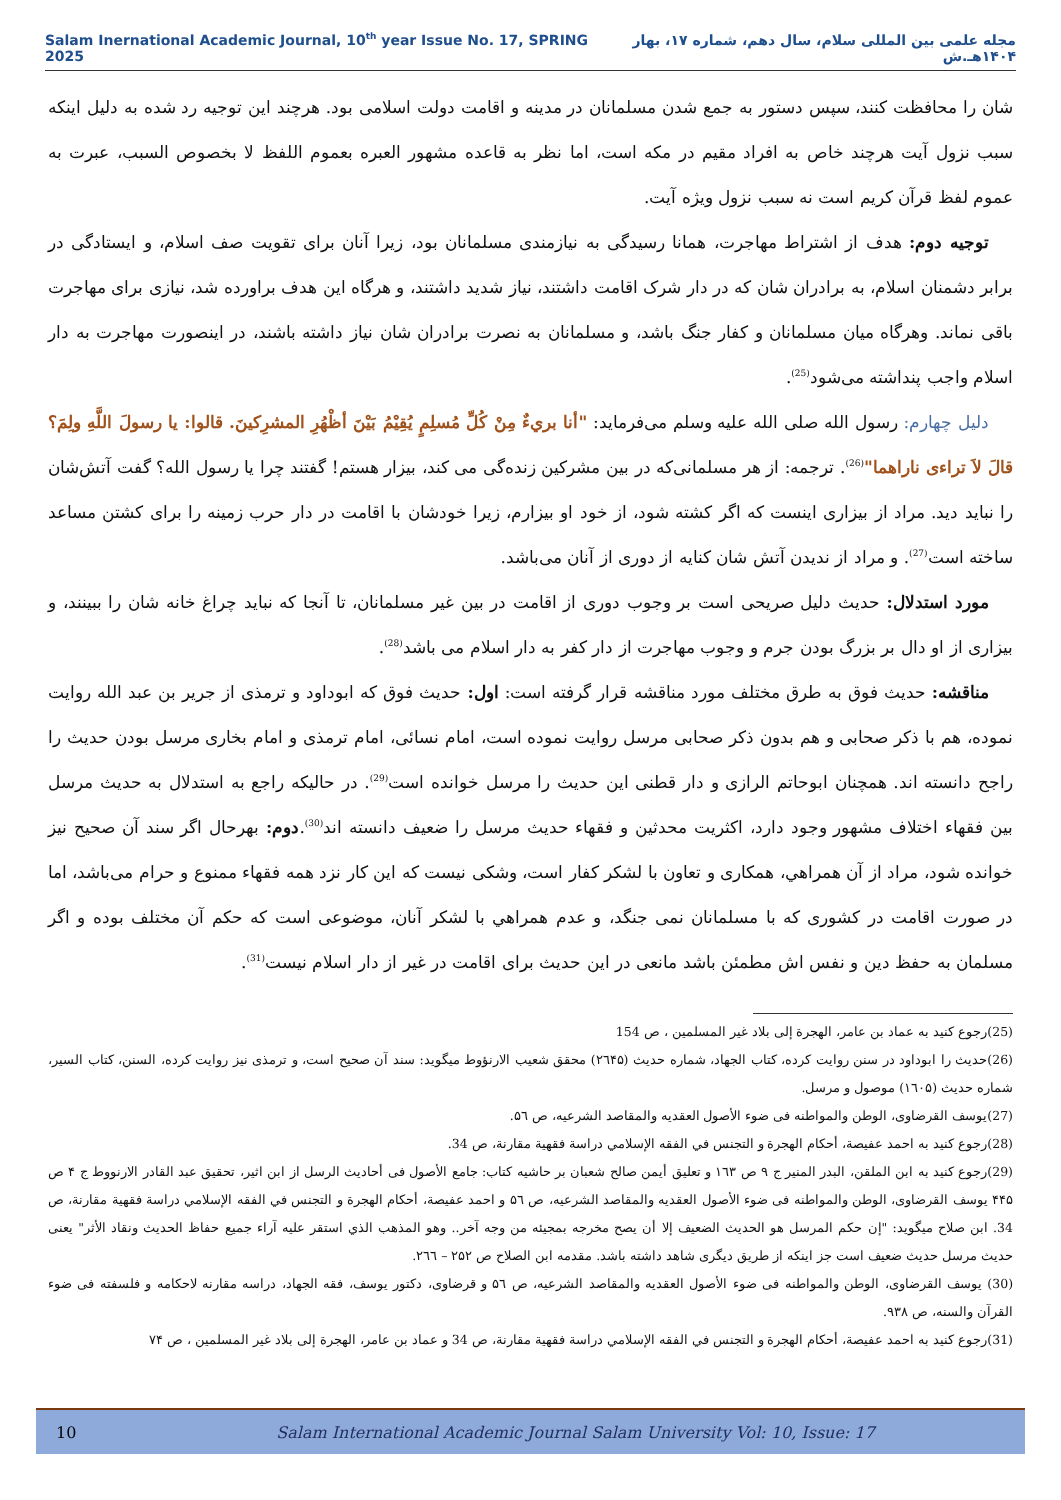Salam Inernational Academic Journal, 10<sup>th</sup> year Issue No. 17, SPRING 2025 مجله علمی بین المللی سلام، سال دهم، شماره ۱۷، بهار ۱۴۰۴هـ.ش
شان را محافظت کنند، سپس دستور به جمع شدن مسلمانان در مدینه و اقامت دولت اسلامی بود. هرچند این توجیه رد شده به دلیل اینکه سبب نزول آیت هرچند خاص به افراد مقیم در مکه است، اما نظر به قاعده مشهور العبره بعموم اللفظ لا بخصوص السبب، عبرت به عموم لفظ قرآن کریم است نه سبب نزول ویژه آیت.
توجیه دوم: هدف از اشتراط مهاجرت، همانا رسیدگی به نیازمندی مسلمانان بود، زیرا آنان برای تقویت صف اسلام، و ایستادگی در برابر دشمنان اسلام، به برادران شان که در دار شرک اقامت داشتند، نیاز شدید داشتند، و هرگاه این هدف براورده شد، نیازی برای مهاجرت باقی نماند. وهرگاه میان مسلمانان و کفار جنگ باشد، و مسلمانان به نصرت برادران شان نیاز داشته باشند، در اینصورت مهاجرت به دار اسلام واجب پنداشته می‌شود<sup>(25)</sup>.
دلیل چهارم: رسول الله صلی الله علیه وسلم می‌فرماید: "أنا بريءٌ مِنْ كُلِّ مُسلِمٍ يُقِيْمُ بَيْنَ أظْهُرِ المشرِكينَ. قالوا: يا رسولَ اللَّهِ ولِمَ؟ قالَ لاَ تراءى ناراهما"<sup>(26)</sup>. ترجمه: از هر مسلمانی‌که در بین مشرکین زنده‌گی می کند، بیزار هستم! گفتند چرا یا رسول الله؟ گفت آتش‌شان را نباید دید. مراد از بیزاری اینست که اگر کشته شود، از خود او بیزارم، زیرا خودشان با اقامت در دار حرب زمینه را برای کشتن مساعد ساخته است<sup>(27)</sup>. و مراد از ندیدن آتش شان کنایه از دوری از آنان می‌باشد.
مورد استدلال: حدیث دلیل صریحی است بر وجوب دوری از اقامت در بین غیر مسلمانان، تا آنجا که نباید چراغ خانه شان را ببینند، و بیزاری از او دال بر بزرگ بودن جرم و وجوب مهاجرت از دار کفر به دار اسلام می باشد<sup>(28)</sup>.
مناقشه: حدیث فوق به طرق مختلف مورد مناقشه قرار گرفته است: اول: حدیث فوق که ابوداود و ترمذی از جریر بن عبد الله روایت نموده، هم با ذکر صحابی و هم بدون ذکر صحابی مرسل روایت نموده است، امام نسائی، امام ترمذی و امام بخاری مرسل بودن حدیث را راجح دانسته اند. همچنان ابوحاتم الرازی و دار قطنی این حدیث را مرسل خوانده است<sup>(29)</sup>. در حالیکه راجع به استدلال به حدیث مرسل بین فقهاء اختلاف مشهور وجود دارد، اکثریت محدثین و فقهاء حدیث مرسل را ضعیف دانسته اند<sup>(30)</sup>.دوم: بهرحال اگر سند آن صحیح نیز خوانده شود، مراد از آن همراهي، همکاری و تعاون با لشکر کفار است، وشکی نیست که این کار نزد همه فقهاء ممنوع و حرام می‌باشد، اما در صورت اقامت در کشوری که با مسلمانان نمی جنگد، و عدم همراهي با لشکر آنان، موضوعی است که حکم آن مختلف بوده و اگر مسلمان به حفظ دین و نفس اش مطمئن باشد مانعی در این حدیث برای اقامت در غیر از دار اسلام نیست<sup>(31)</sup>.
(25)رجوع کنید به عماد بن عامر، الهجرة إلى بلاد غير المسلمين ، ص 154
(26)حدیث را ابوداود در سنن روایت کرده، کتاب الجهاد، شماره حدیث (۲٦۴۵) محقق شعیب الارنؤوط میگوید: سند آن صحیح است، و ترمذی نیز روایت کرده، السنن، کتاب السیر، شماره حدیث (۱٦۰۵) موصول و مرسل.
(27)یوسف القرضاوی، الوطن والمواطنه فی ضوء الأصول العقدیه والمقاصد الشرعیه، ص ۵٦.
(28)رجوع کنید به احمد عفیصة، أحكام الهجرة و التجنس في الفقه الإسلامي دراسة فقهية مقارنة، ص 34.
(29)رجوع کنید به ابن الملقن، البدر المنیر ج ۹ ص ۱٦۳ و تعلیق أیمن صالح شعبان بر حاشیه کتاب: جامع الأصول فی أحادیث الرسل از ابن اثیر، تحقیق عبد القادر الارنووط ج ۴ ص ۴۴۵ یوسف القرضاوی، الوطن والمواطنه فی ضوء الأصول العقدیه والمقاصد الشرعیه، ص ۵٦ و احمد عفیصة، أحكام الهجرة و التجنس في الفقه الإسلامي دراسة فقهية مقارنة، ص 34. ابن صلاح میگوید: "إن حكم المرسل هو الحديث الضعيف إلا أن يصح مخرجه بمجيئه من وجه آخر.. وهو المذهب الذي استقر عليه آراء جميع حفاظ الحديث ونقاد الأثر" یعنی حدیث مرسل حدیث ضعیف است جز اینکه از طریق دیگری شاهد داشته باشد. مقدمه ابن الصلاح ص ۲۵۲ – ۲٦٦.
(30) یوسف القرضاوی، الوطن والمواطنه فی ضوء الأصول العقدیه والمقاصد الشرعیه، ص ۵٦ و قرضاوی، دکتور یوسف، فقه الجهاد، دراسه مقارنه لاحکامه و فلسفته فی ضوء القرآن والسنه، ص ۹۳۸.
(31)رجوع کنید به احمد عفیصة، أحكام الهجرة و التجنس في الفقه الإسلامي دراسة فقهية مقارنة، ص 34 و عماد بن عامر، الهجرة إلى بلاد غير المسلمين ، ص ۷۴
10 Salam International Academic Journal Salam University Vol: 10, Issue: 17